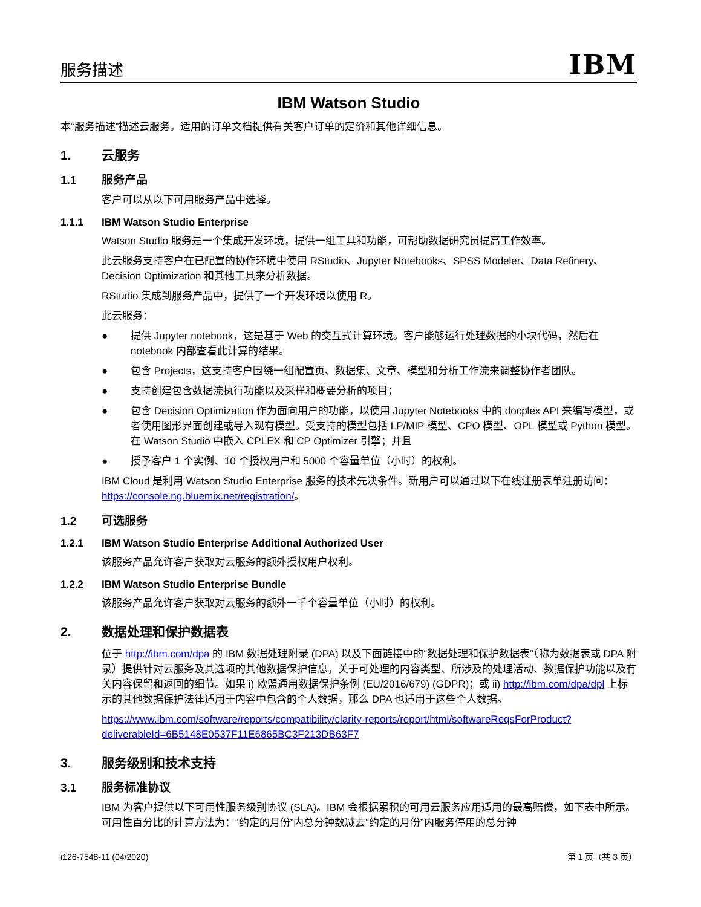服务描述 IBM
IBM Watson Studio
本“服务描述”描述云服务。适用的订单文档提供有关客户订单的定价和其他详细信息。
1. 云服务
1.1 服务产品
客户可以从以下可用服务产品中选择。
1.1.1 IBM Watson Studio Enterprise
Watson Studio 服务是一个集成开发环境，提供一组工具和功能，可帮助数据研究员提高工作效率。
此云服务支持客户在已配置的协作环境中使用 RStudio、Jupyter Notebooks、SPSS Modeler、Data Refinery、Decision Optimization 和其他工具来分析数据。
RStudio 集成到服务产品中，提供了一个开发环境以使用 R。
此云服务：
● 提供 Jupyter notebook，这是基于 Web 的交互式计算环境。客户能够运行处理数据的小块代码，然后在 notebook 内部查看此计算的结果。
● 包含 Projects，这支持客户围绕一组配置页、数据集、文章、模型和分析工作流来调整协作者团队。
● 支持创建包含数据流执行功能以及采样和概要分析的项目；
● 包含 Decision Optimization 作为面向用户的功能，以使用 Jupyter Notebooks 中的 docplex API 来编写模型，或者使用图形界面创建或导入现有模型。受支持的模型包括 LP/MIP 模型、CPO 模型、OPL 模型或 Python 模型。在 Watson Studio 中嵌入 CPLEX 和 CP Optimizer 引擎；并且
● 授予客户 1 个实例、10 个授权用户和 5000 个容量单位（小时）的权利。
IBM Cloud 是利用 Watson Studio Enterprise 服务的技术先决条件。新用户可以通过以下在线注册表单注册访问：https://console.ng.bluemix.net/registration/。
1.2 可选服务
1.2.1 IBM Watson Studio Enterprise Additional Authorized User
该服务产品允许客户获取对云服务的额外授权用户权利。
1.2.2 IBM Watson Studio Enterprise Bundle
该服务产品允许客户获取对云服务的额外一千个容量单位（小时）的权利。
2. 数据处理和保护数据表
位于 http://ibm.com/dpa 的 IBM 数据处理附录 (DPA) 以及下面链接中的“数据处理和保护数据表”（称为数据表或 DPA 附录）提供针对云服务及其选项的其他数据保护信息，关于可处理的内容类型、所涉及的处理活动、数据保护功能以及有关内容保留和返回的细节。如果 i) 欧盟通用数据保护条例 (EU/2016/679) (GDPR)；或 ii) http://ibm.com/dpa/dpl 上标示的其他数据保护法律适用于内容中包含的个人数据，那么 DPA 也适用于这些个人数据。
https://www.ibm.com/software/reports/compatibility/clarity-reports/report/html/softwareReqsForProduct?deliverableId=6B5148E0537F11E6865BC3F213DB63F7
3. 服务级别和技术支持
3.1 服务标准协议
IBM 为客户提供以下可用性服务级别协议 (SLA)。IBM 会根据累积的可用云服务应用适用的最高赔偿，如下表中所示。可用性百分比的计算方法为：“约定的月份”内总分钟数减去“约定的月份”内服务停用的总分钟
i126-7548-11 (04/2020) 第 1 页（共 3 页）